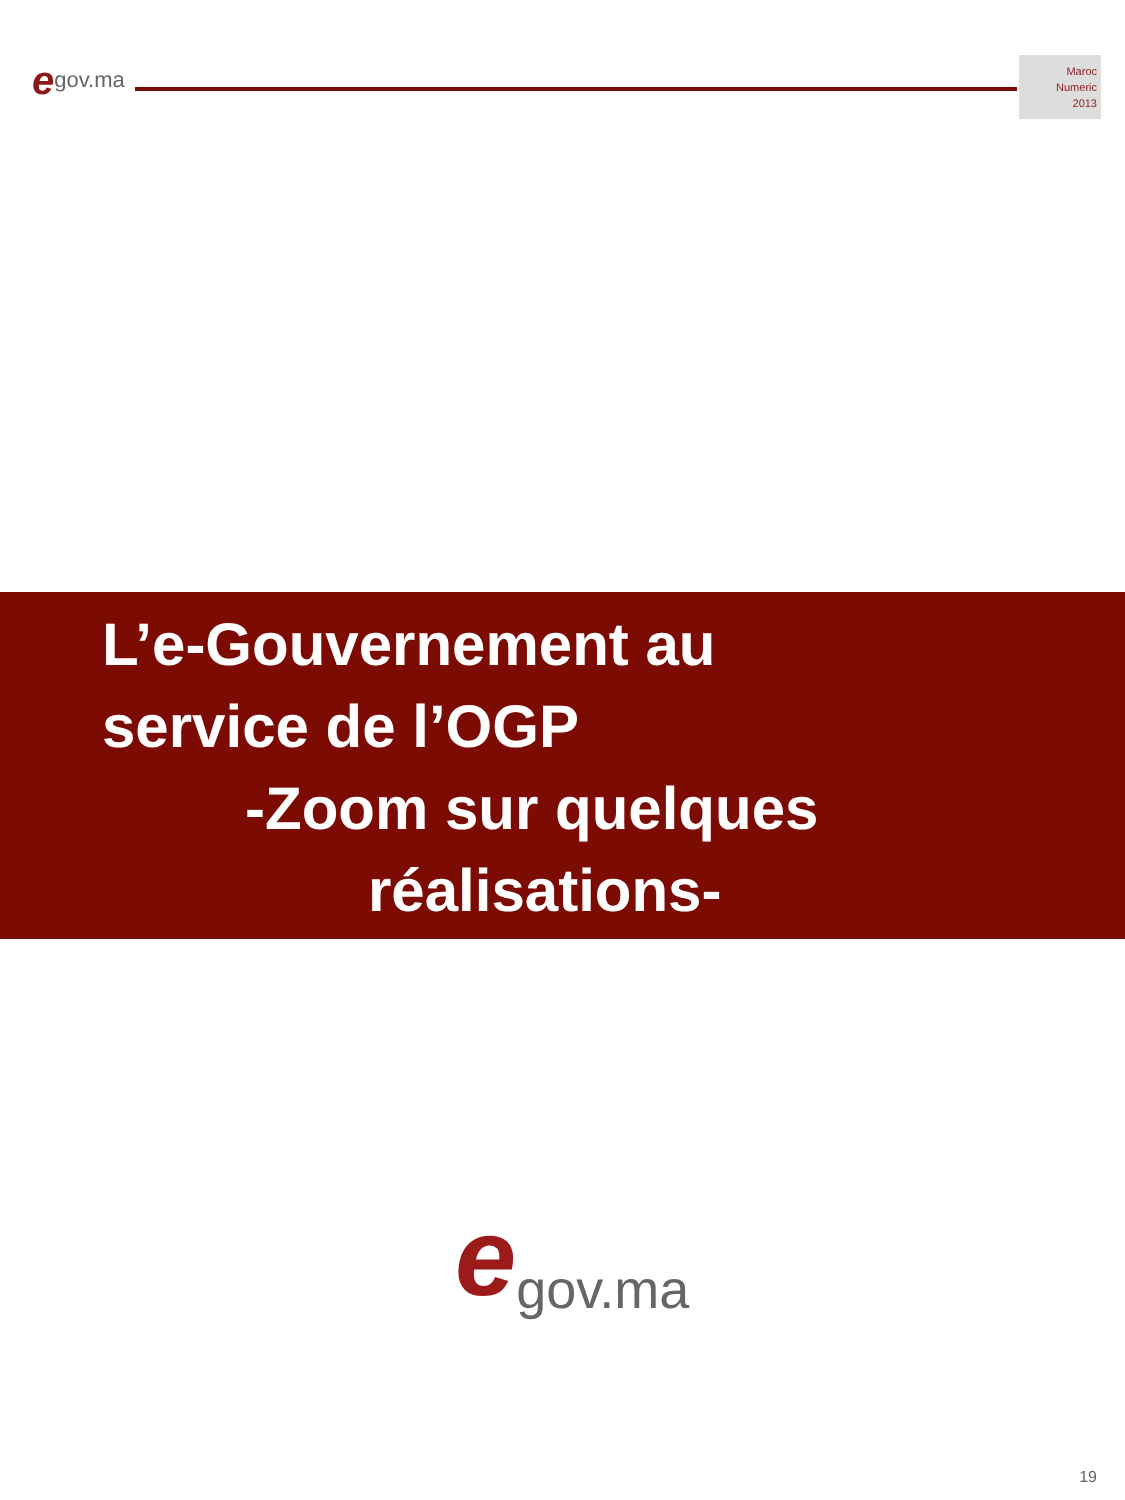egov.ma
Maroc
Numeric
2013
L’e-Gouvernement au
service de l’OGP
-Zoom sur quelques
réalisations-
egov.ma
19